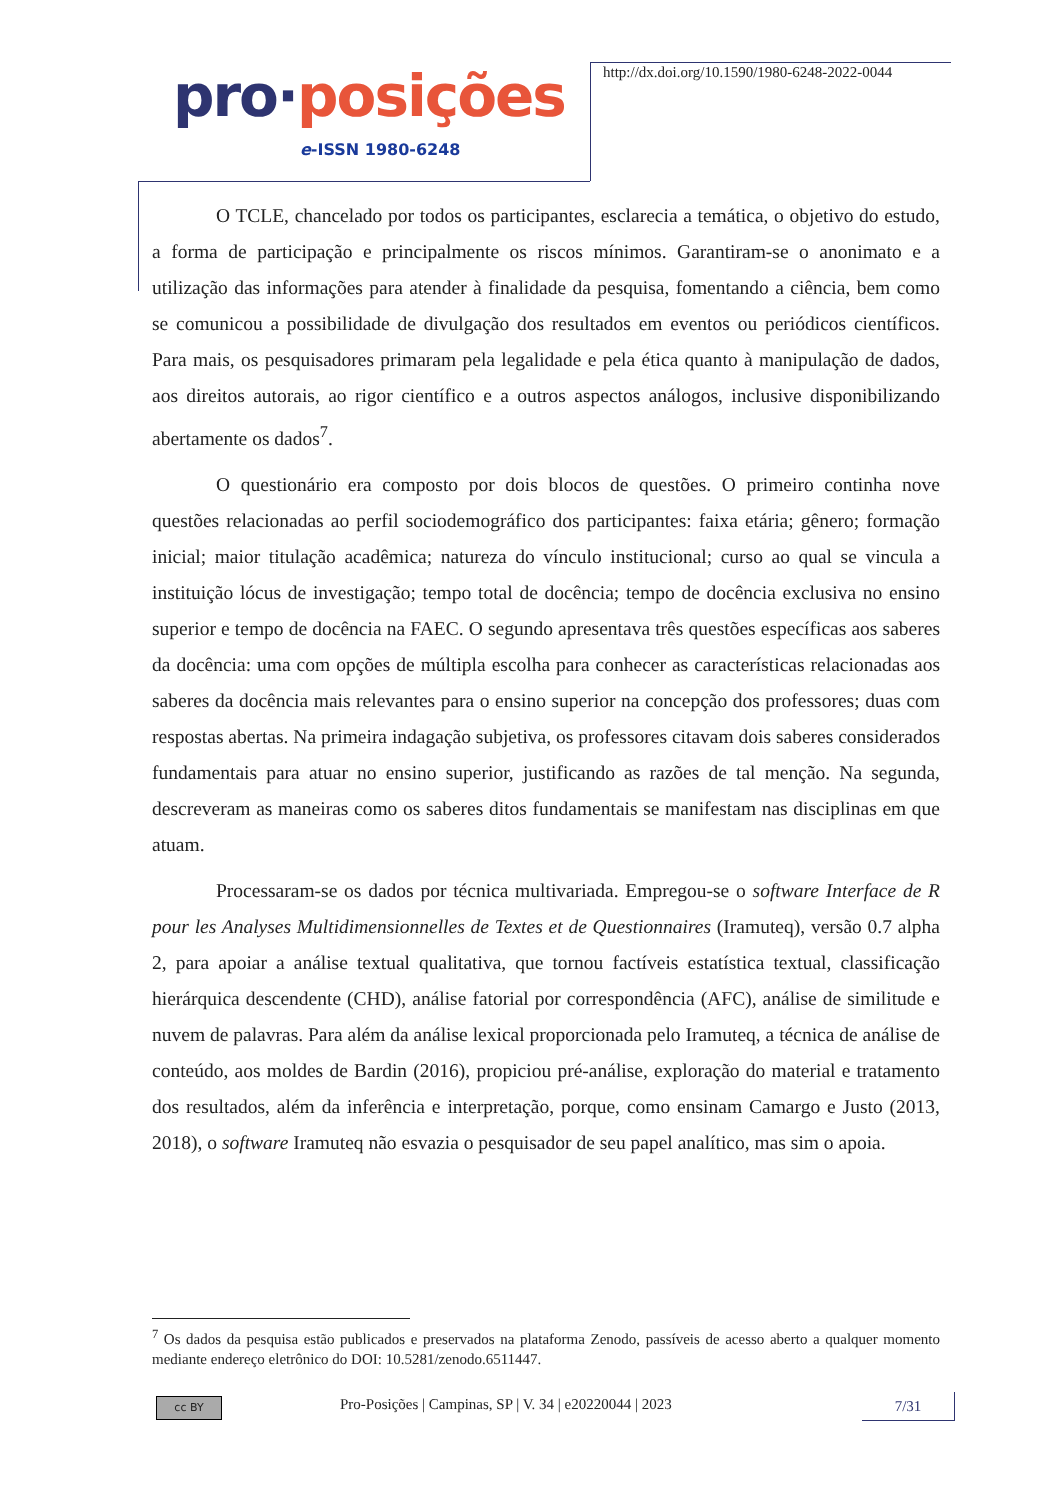pro·posições
e-ISSN 1980-6248
http://dx.doi.org/10.1590/1980-6248-2022-0044
O TCLE, chancelado por todos os participantes, esclarecia a temática, o objetivo do estudo, a forma de participação e principalmente os riscos mínimos. Garantiram-se o anonimato e a utilização das informações para atender à finalidade da pesquisa, fomentando a ciência, bem como se comunicou a possibilidade de divulgação dos resultados em eventos ou periódicos científicos. Para mais, os pesquisadores primaram pela legalidade e pela ética quanto à manipulação de dados, aos direitos autorais, ao rigor científico e a outros aspectos análogos, inclusive disponibilizando abertamente os dados<sup>7</sup>.
O questionário era composto por dois blocos de questões. O primeiro continha nove questões relacionadas ao perfil sociodemográfico dos participantes: faixa etária; gênero; formação inicial; maior titulação acadêmica; natureza do vínculo institucional; curso ao qual se vincula a instituição lócus de investigação; tempo total de docência; tempo de docência exclusiva no ensino superior e tempo de docência na FAEC. O segundo apresentava três questões específicas aos saberes da docência: uma com opções de múltipla escolha para conhecer as características relacionadas aos saberes da docência mais relevantes para o ensino superior na concepção dos professores; duas com respostas abertas. Na primeira indagação subjetiva, os professores citavam dois saberes considerados fundamentais para atuar no ensino superior, justificando as razões de tal menção. Na segunda, descreveram as maneiras como os saberes ditos fundamentais se manifestam nas disciplinas em que atuam.
Processaram-se os dados por técnica multivariada. Empregou-se o software Interface de R pour les Analyses Multidimensionnelles de Textes et de Questionnaires (Iramuteq), versão 0.7 alpha 2, para apoiar a análise textual qualitativa, que tornou factíveis estatística textual, classificação hierárquica descendente (CHD), análise fatorial por correspondência (AFC), análise de similitude e nuvem de palavras. Para além da análise lexical proporcionada pelo Iramuteq, a técnica de análise de conteúdo, aos moldes de Bardin (2016), propiciou pré-análise, exploração do material e tratamento dos resultados, além da inferência e interpretação, porque, como ensinam Camargo e Justo (2013, 2018), o software Iramuteq não esvazia o pesquisador de seu papel analítico, mas sim o apoia.
<sup>7</sup> Os dados da pesquisa estão publicados e preservados na plataforma Zenodo, passíveis de acesso aberto a qualquer momento mediante endereço eletrônico do DOI: 10.5281/zenodo.6511447.
cc BY
Pro-Posições | Campinas, SP | V. 34 | e20220044 | 2023
7/31